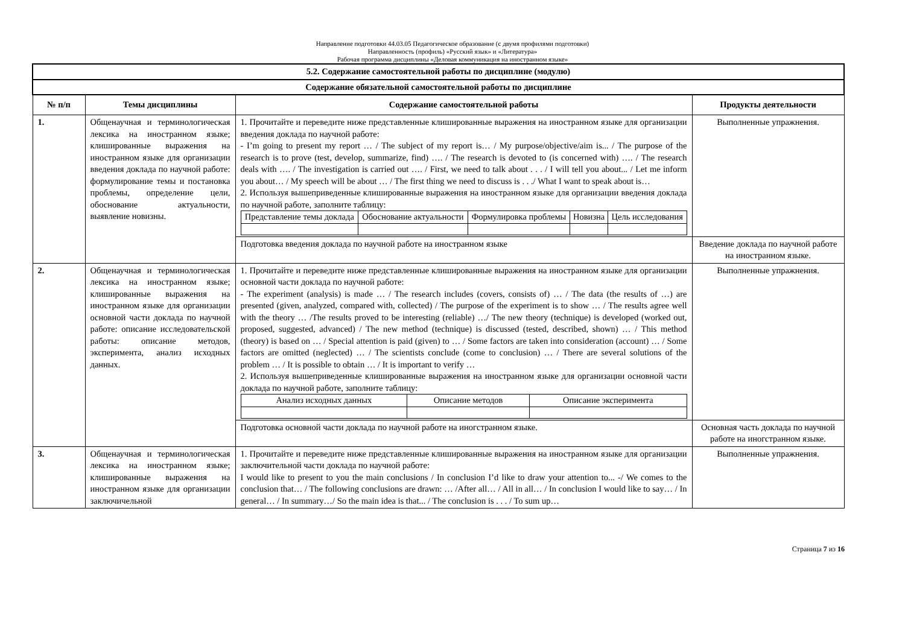Направление подготовки 44.03.05 Педагогическое образование (с двумя профилями подготовки)
Направленность (профиль) «Русский язык» и «Литература»
Рабочая программа дисциплины «Деловая коммуникация на иностранном языке»
| 5.2. Содержание самостоятельной работы по дисциплине (модулю) | | | |
| --- | --- | --- | --- |
| Содержание обязательной самостоятельной работы по дисциплине | | | |
| № п/п | Темы дисциплины | Содержание самостоятельной работы | Продукты деятельности |
| 1. | Общенаучная и терминологическая лексика на иностранном языке; клишированные выражения на иностранном языке для организации введения доклада по научной работе: формулирование темы и постановка проблемы, определение цели, обоснование актуальности, выявление новизны. | 1. Прочитайте и переведите ниже представленные клишированные выражения на иностранном языке для организации введения доклада по научной работе: - I’m going to present my report … / The subject of my report is… / My purpose/objective/aim is... / The purpose of the research is to prove (test, develop, summarize, find) …. / The research is devoted to (is concerned with) …. / The research deals with …. / The investigation is carried out …. / First, we need to talk about . . . / I will tell you about... / Let me inform you about… / My speech will be about … / The first thing we need to discuss is . . ./ What I want to speak about is… 2. Используя вышеприведенные клишированные выражения на иностранном языке для организации введения доклада по научной работе, заполните таблицу: / Представление темы доклада / Обоснование актуальности / Формулировка проблемы / Новизна / Цель исследования / | Выполненные упражнения. |
| | | Подготовка введения доклада по научной работе на иностранном языке | Введение доклада по научной работе на иностранном языке. |
| 2. | Общенаучная и терминологическая лексика на иностранном языке; клишированные выражения на иностранном языке для организации основной части доклада по научной работе: описание исследовательской работы: описание методов, эксперимента, анализ исходных данных. | 1. Прочитайте и переведите ниже представленные клишированные выражения на иностранном языке для организации основной части доклада по научной работе: - The experiment (analysis) is made … / The research includes (covers, consists of) … / The data (the results of …) are presented (given, analyzed, compared with, collected) / The purpose of the experiment is to show … / The results agree well with the theory … /The results proved to be interesting (reliable) …/ The new theory (technique) is developed (worked out, proposed, suggested, advanced) / The new method (technique) is discussed (tested, described, shown) … / This method (theory) is based on … / Special attention is paid (given) to … / Some factors are taken into consideration (account) … / Some factors are omitted (neglected) … / The scientists conclude (come to conclusion) … / There are several solutions of the problem … / It is possible to obtain … / It is important to verify … 2. Используя вышеприведенные клишированные выражения на иностранном языке для организации основной части доклада по научной работе, заполните таблицу: / Анализ исходных данных / Описание методов / Описание эксперимента / | Выполненные упражнения. |
| | | Подготовка основной части доклада по научной работе на иногстранном языке. | Основная часть доклада по научной работе на иногстранном языке. |
| 3. | Общенаучная и терминологическая лексика на иностранном языке; клишированные выражения на иностранном языке для организации заключичельной | 1. Прочитайте и переведите ниже представленные клишированные выражения на иностранном языке для организации заключительной части доклада по научной работе: I would like to present to you the main conclusions / In conclusion I’d like to draw your attention to... -/ We comes to the conclusion that… / The following conclusions are drawn: … /After all… / All in all… / In conclusion I would like to say… / In general… / In summary…/ So the main idea is that... / The conclusion is . . . / To sum up… | Выполненные упражнения. |
Страница 7 из 16